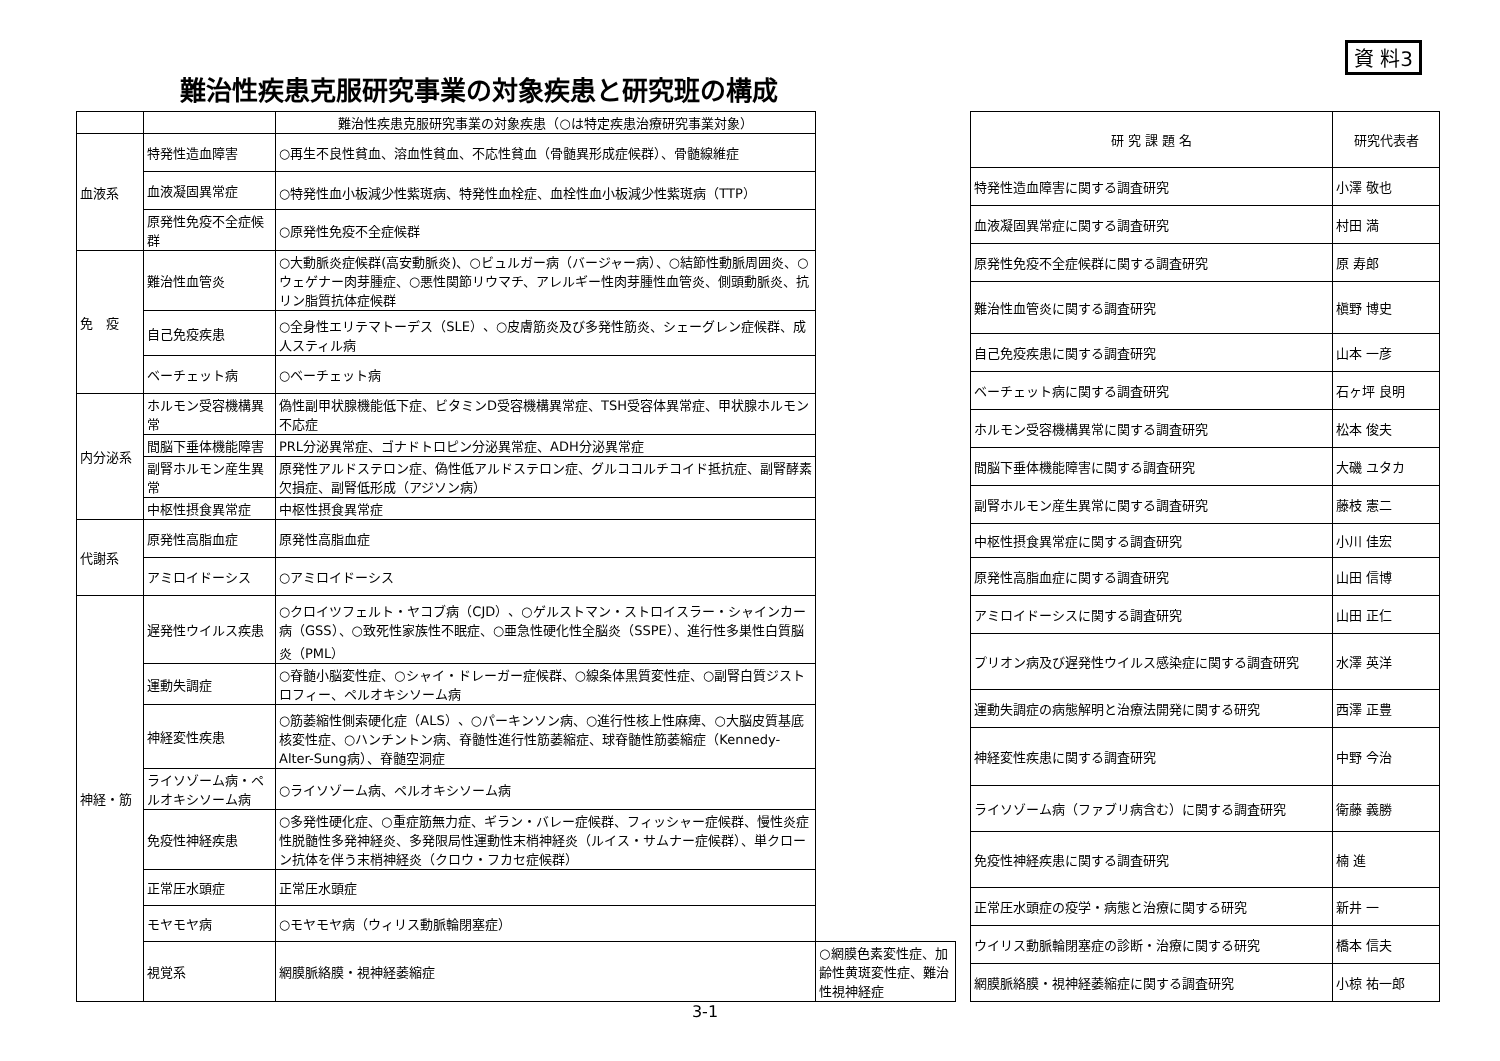資 料3
難治性疾患克服研究事業の対象疾患と研究班の構成
| | | 難治性疾患克服研究事業の対象疾患（○は特定疾患治療研究事業対象） | |
| --- | --- | --- | --- |
| 血液系 | 特発性造血障害 | ○再生不良性貧血、溶血性貧血、不応性貧血（骨髄異形成症候群）、骨髄線維症 | |
| | 血液凝固異常症 | ○特発性血小板減少性紫斑病、特発性血栓症、血栓性血小板減少性紫斑病（TTP） | |
| | 原発性免疫不全症候群 | ○原発性免疫不全症候群 | |
| 免 疫 | 難治性血管炎 | ○大動脈炎症候群(高安動脈炎)、○ビュルガー病（バージャー病）、○結節性動脈周囲炎、○ウェゲナー肉芽腫症、○悪性関節リウマチ、アレルギー性肉芽腫性血管炎、側頭動脈炎、抗リン脂質抗体症候群 | |
| | 自己免疫疾患 | ○全身性エリテマトーデス（SLE）、○皮膚筋炎及び多発性筋炎、シェーグレン症候群、成人スティル病 | |
| | ベーチェット病 | ○ベーチェット病 | |
| 内分泌系 | ホルモン受容機構異常 | 偽性副甲状腺機能低下症、ビタミンD受容機構異常症、TSH受容体異常症、甲状腺ホルモン不応症 | |
| | 間脳下垂体機能障害 | PRL分泌異常症、ゴナドトロピン分泌異常症、ADH分泌異常症 | |
| | 副腎ホルモン産生異常 | 原発性アルドステロン症、偽性低アルドステロン症、グルココルチコイド抵抗症、副腎酵素欠損症、副腎低形成（アジソン病） | |
| | 中枢性摂食異常症 | 中枢性摂食異常症 | |
| 代謝系 | 原発性高脂血症 | 原発性高脂血症 | |
| | アミロイドーシス | ○アミロイドーシス | |
| 神経・筋 | 遅発性ウイルス疾患 | ○クロイツフェルト・ヤコブ病（CJD）、○ゲルストマン・ストロイスラー・シャインカー病（GSS）、○致死性家族性不眠症、○亜急性硬化性全脳炎（SSPE）、進行性多巣性白質脳炎（PML） | |
| | 運動失調症 | ○脊髄小脳変性症、○シャイ・ドレーガー症候群、○線条体黒質変性症、○副腎白質ジストロフィー、ペルオキシソーム病 | |
| | 神経変性疾患 | ○筋萎縮性側索硬化症（ALS）、○パーキンソン病、○進行性核上性麻痺、○大脳皮質基底核変性症、○ハンチントン病、脊髄性進行性筋萎縮症、球脊髄性筋萎縮症（Kennedy-Alter-Sung病）、脊髄空洞症 | |
| | ライソゾーム病・ペルオキシソーム病 | ○ライソゾーム病、ペルオキシソーム病 | |
| | 免疫性神経疾患 | ○多発性硬化症、○重症筋無力症、ギラン・バレー症候群、フィッシャー症候群、慢性炎症性脱髄性多発神経炎、多発限局性運動性末梢神経炎（ルイス・サムナー症候群）、単クローン抗体を伴う末梢神経炎（クロウ・フカセ症候群） | |
| | 正常圧水頭症 | 正常圧水頭症 | |
| | モヤモヤ病 | ○モヤモヤ病（ウィリス動脈輪閉塞症） | |
| | 視覚系 | 網膜脈絡膜・視神経萎縮症 | ○網膜色素変性症、加齢性黄斑変性症、難治性視神経症 |
| 研 究 課 題 名 | 研究代表者 |
| --- | --- |
| 特発性造血障害に関する調査研究 | 小澤 敬也 |
| 血液凝固異常症に関する調査研究 | 村田 満 |
| 原発性免疫不全症候群に関する調査研究 | 原 寿郎 |
| 難治性血管炎に関する調査研究 | 槇野 博史 |
| 自己免疫疾患に関する調査研究 | 山本 一彦 |
| ベーチェット病に関する調査研究 | 石ヶ坪 良明 |
| ホルモン受容機構異常に関する調査研究 | 松本 俊夫 |
| 間脳下垂体機能障害に関する調査研究 | 大磯 ユタカ |
| 副腎ホルモン産生異常に関する調査研究 | 藤枝 憲二 |
| 中枢性摂食異常症に関する調査研究 | 小川 佳宏 |
| 原発性高脂血症に関する調査研究 | 山田 信博 |
| アミロイドーシスに関する調査研究 | 山田 正仁 |
| プリオン病及び遅発性ウイルス感染症に関する調査研究 | 水澤 英洋 |
| 運動失調症の病態解明と治療法開発に関する研究 | 西澤 正豊 |
| 神経変性疾患に関する調査研究 | 中野 今治 |
| ライソゾーム病（ファブリ病含む）に関する調査研究 | 衛藤 義勝 |
| 免疫性神経疾患に関する調査研究 | 楠 進 |
| 正常圧水頭症の疫学・病態と治療に関する研究 | 新井 一 |
| ウイリス動脈輪閉塞症の診断・治療に関する研究 | 橋本 信夫 |
| 網膜脈絡膜・視神経萎縮症に関する調査研究 | 小椋 祐一郎 |
3-1